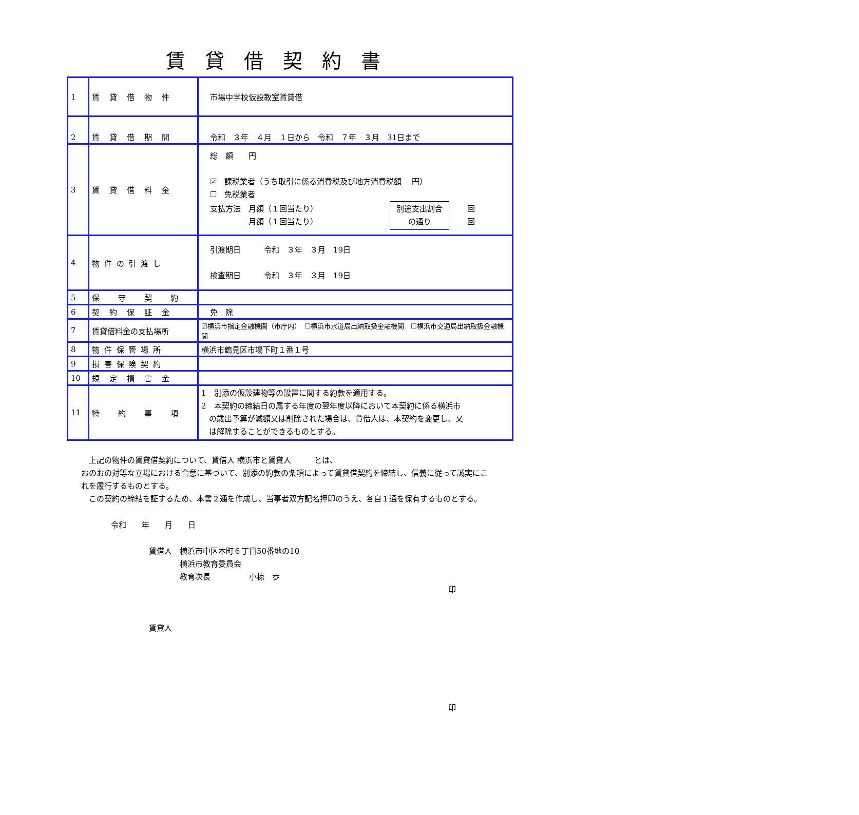賃貸借契約書
| 1 | 賃 貸 借 物 件 | 市場中学校仮設教室賃貸借 |
| 2 | 賃 貸 借 期 間 | 令和 ３年 ４月 １日から 令和 ７年 ３月 31日まで |
| 3 | 賃 貸 借 料 金 | 総 額 円 ☑ 課税業者（うち取引に係る消費税及び地方消費税額 円） ☐ 免税業者 支払方法 月額（１回当たり） 月額（１回当たり） 別途支出割合 の通り 回 回 |
| 4 | 物 件 の 引 渡 し | 引渡期日 令和 ３年 ３月 19日 検査期日 令和 ３年 ３月 19日 |
| 5 | 保 守 契 約 | |
| 6 | 契 約 保 証 金 | 免 除 |
| 7 | 賃貸借料金の支払場所 | ☑横浜市指定金融機関（市庁内） ☐横浜市水道局出納取扱金融機関 ☐横浜市交通局出納取扱金融機関 |
| 8 | 物 件 保 管 場 所 | 横浜市鶴見区市場下町１番１号 |
| 9 | 損 害 保 険 契 約 | |
| 10 | 規 定 損 害 金 | |
| 11 | 特 約 事 項 | 1 別添の仮設建物等の設置に関する約款を適用する。 2 本契約の締結日の属する年度の翌年度以降において本契約に係る横浜市 の歳出予算が減額又は削除された場合は、賃借人は、本契約を変更し、又 は解除することができるものとする。 |
　上記の物件の賃貸借契約について、賃借人 横浜市と賃貸人　　　とは、
おのおの対等な立場における合意に基づいて、別添の約款の条項によって賃貸借契約を締結し、信義に従って誠実にこれを履行するものとする。
　この契約の締結を証するため、本書２通を作成し、当事者双方記名押印のうえ、各自１通を保有するものとする。
令和　　年　　月　　日
賃借人　横浜市中区本町６丁目50番地の10
　　　　横浜市教育委員会
　　　　教育次長　　　　　小椋　歩
印
賃貸人
印